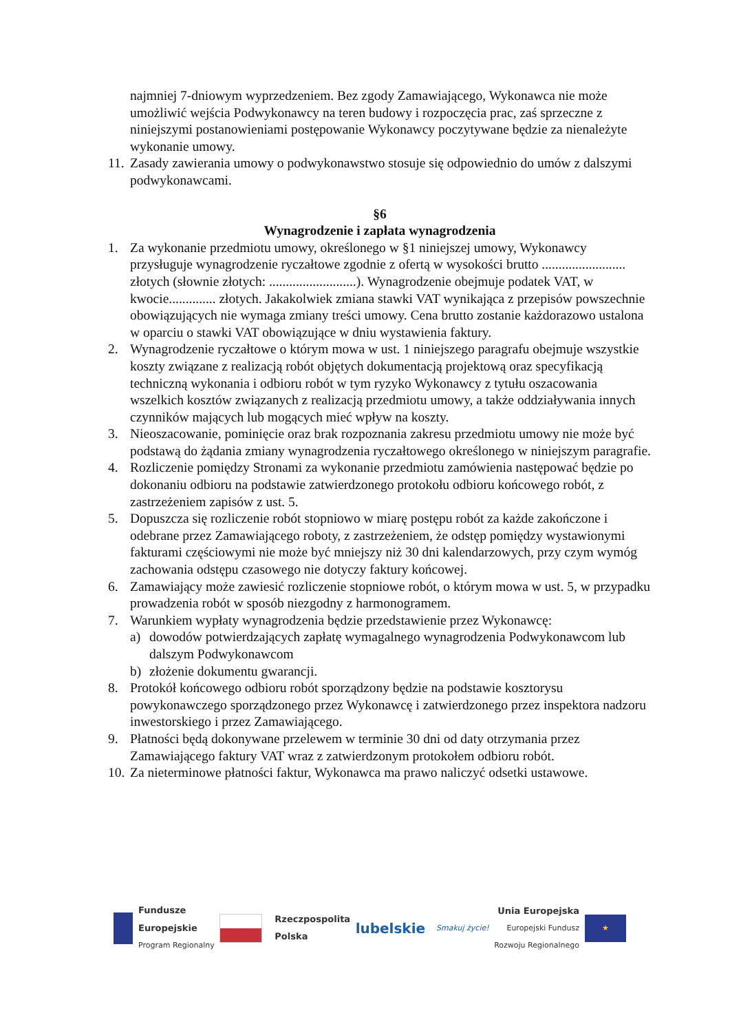najmniej 7-dniowym wyprzedzeniem. Bez zgody Zamawiającego, Wykonawca nie może umożliwić wejścia Podwykonawcy na teren budowy i rozpoczęcia prac, zaś sprzeczne z niniejszymi postanowieniami postępowanie Wykonawcy poczytywane będzie za nienależyte wykonanie umowy.
11. Zasady zawierania umowy o podwykonawstwo stosuje się odpowiednio do umów z dalszymi podwykonawcami.
§6
Wynagrodzenie i zapłata wynagrodzenia
1. Za wykonanie przedmiotu umowy, określonego w §1 niniejszej umowy, Wykonawcy przysługuje wynagrodzenie ryczałtowe zgodnie z ofertą w wysokości brutto ......................... złotych (słownie złotych: ..........................). Wynagrodzenie obejmuje podatek VAT, w kwocie.............. złotych. Jakakolwiek zmiana stawki VAT wynikająca z przepisów powszechnie obowiązujących nie wymaga zmiany treści umowy. Cena brutto zostanie każdorazowo ustalona w oparciu o stawki VAT obowiązujące w dniu wystawienia faktury.
2. Wynagrodzenie ryczałtowe o którym mowa w ust. 1 niniejszego paragrafu obejmuje wszystkie koszty związane z realizacją robót objętych dokumentacją projektową oraz specyfikacją techniczną wykonania i odbioru robót w tym ryzyko Wykonawcy z tytułu oszacowania wszelkich kosztów związanych z realizacją przedmiotu umowy, a także oddziaływania innych czynników mających lub mogących mieć wpływ na koszty.
3. Nieoszacowanie, pominięcie oraz brak rozpoznania zakresu przedmiotu umowy nie może być podstawą do żądania zmiany wynagrodzenia ryczałtowego określonego w niniejszym paragrafie.
4. Rozliczenie pomiędzy Stronami za wykonanie przedmiotu zamówienia następować będzie po dokonaniu odbioru na podstawie zatwierdzonego protokołu odbioru końcowego robót, z zastrzeżeniem zapisów z ust. 5.
5. Dopuszcza się rozliczenie robót stopniowo w miarę postępu robót za każde zakończone i odebrane przez Zamawiającego roboty, z zastrzeżeniem, że odstęp pomiędzy wystawionymi fakturami częściowymi nie może być mniejszy niż 30 dni kalendarzowych, przy czym wymóg zachowania odstępu czasowego nie dotyczy faktury końcowej.
6. Zamawiający może zawiesić rozliczenie stopniowe robót, o którym mowa w ust. 5, w przypadku prowadzenia robót w sposób niezgodny z harmonogramem.
7. Warunkiem wypłaty wynagrodzenia będzie przedstawienie przez Wykonawcę:
a) dowodów potwierdzających zapłatę wymagalnego wynagrodzenia Podwykonawcom lub dalszym Podwykonawcom
b) złożenie dokumentu gwarancji.
8. Protokół końcowego odbioru robót sporządzony będzie na podstawie kosztorysu powykonawczego sporządzonego przez Wykonawcę i zatwierdzonego przez inspektora nadzoru inwestorskiego i przez Zamawiającego.
9. Płatności będą dokonywane przelewem w terminie 30 dni od daty otrzymania przez Zamawiającego faktury VAT wraz z zatwierdzonym protokołem odbioru robót.
10. Za nieterminowe płatności faktur, Wykonawca ma prawo naliczyć odsetki ustawowe.
Fundusze
Europejskie
Program Regionalny
Rzeczpospolita
Polska
lubelskie
Smakuj życie!
Unia Europejska
Europejski Fundusz
Rozwoju Regionalnego
★